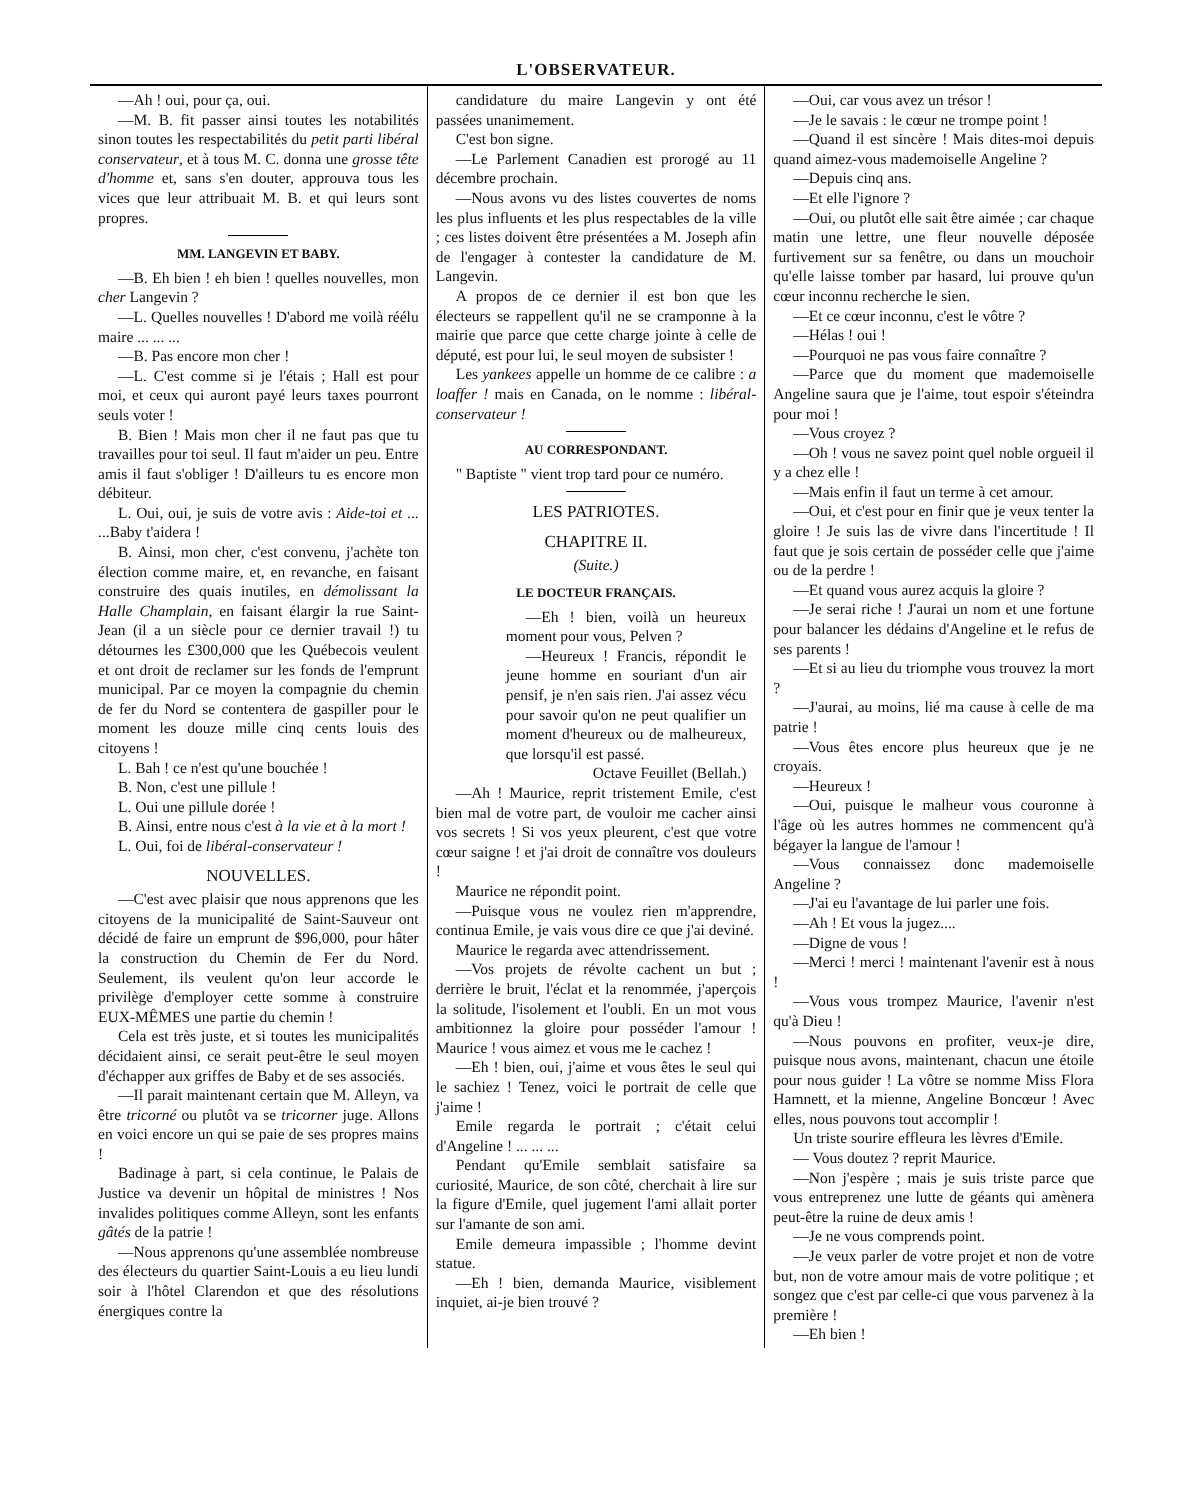L'OBSERVATEUR.
—Ah ! oui, pour ça, oui.
—M. B. fit passer ainsi toutes les notabilités sinon toutes les respectabilités du petit parti libéral conservateur, et à tous M. C. donna une grosse tête d'homme et, sans s'en douter, approuva tous les vices que leur attribuait M. B. et qui leurs sont propres.
MM. LANGEVIN ET BABY.
—B. Eh bien ! eh bien ! quelles nouvelles, mon cher Langevin ?
—L. Quelles nouvelles ! D'abord me voilà réélu maire ... ... ...
—B. Pas encore mon cher !
—L. C'est comme si je l'étais ; Hall est pour moi, et ceux qui auront payé leurs taxes pourront seuls voter !
B. Bien ! Mais mon cher il ne faut pas que tu travailles pour toi seul. Il faut m'aider un peu. Entre amis il faut s'obliger ! D'ailleurs tu es encore mon débiteur.
L. Oui, oui, je suis de votre avis : Aide-toi et ... ...Baby t'aidera !
B. Ainsi, mon cher, c'est convenu, j'achète ton élection comme maire, et, en revanche, en faisant construire des quais inutiles, en démolissant la Halle Champlain, en faisant élargir la rue Saint-Jean (il a un siècle pour ce dernier travail !) tu détournes les £300,000 que les Québecois veulent et ont droit de reclamer sur les fonds de l'emprunt municipal. Par ce moyen la compagnie du chemin de fer du Nord se contentera de gaspiller pour le moment les douze mille cinq cents louis des citoyens !
L. Bah ! ce n'est qu'une bouchée !
B. Non, c'est une pillule !
L. Oui une pillule dorée !
B. Ainsi, entre nous c'est à la vie et à la mort !
L. Oui, foi de libéral-conservateur !
NOUVELLES.
—C'est avec plaisir que nous apprenons que les citoyens de la municipalité de Saint-Sauveur ont décidé de faire un emprunt de $96,000, pour hâter la construction du Chemin de Fer du Nord. Seulement, ils veulent qu'on leur accorde le privilège d'employer cette somme à construire EUX-MÊMES une partie du chemin !
Cela est très juste, et si toutes les municipalités décidaient ainsi, ce serait peut-être le seul moyen d'échapper aux griffes de Baby et de ses associés.
—Il parait maintenant certain que M. Alleyn, va être tricorné ou plutôt va se tricorner juge. Allons en voici encore un qui se paie de ses propres mains !
Badinage à part, si cela continue, le Palais de Justice va devenir un hôpital de ministres ! Nos invalides politiques comme Alleyn, sont les enfants gâtés de la patrie !
—Nous apprenons qu'une assemblée nombreuse des électeurs du quartier Saint-Louis a eu lieu lundi soir à l'hôtel Clarendon et que des résolutions énergiques contre la
candidature du maire Langevin y ont été passées unanimement.
C'est bon signe.
—Le Parlement Canadien est prorogé au 11 décembre prochain.
—Nous avons vu des listes couvertes de noms les plus influents et les plus respectables de la ville ; ces listes doivent être présentées a M. Joseph afin de l'engager à contester la candidature de M. Langevin.
A propos de ce dernier il est bon que les électeurs se rappellent qu'il ne se cramponne à la mairie que parce que cette charge jointe à celle de député, est pour lui, le seul moyen de subsister !
Les yankees appelle un homme de ce calibre : a loaffer ! mais en Canada, on le nomme : libéral-conservateur !
AU CORRESPONDANT.
" Baptiste " vient trop tard pour ce numéro.
LES PATRIOTES.
CHAPITRE II.
(Suite.)
LE DOCTEUR FRANÇAIS.
—Eh ! bien, voilà un heureux moment pour vous, Pelven ?
—Heureux ! Francis, répondit le jeune homme en souriant d'un air pensif, je n'en sais rien. J'ai assez vécu pour savoir qu'on ne peut qualifier un moment d'heureux ou de malheureux, que lorsqu'il est passé.
Octave Feuillet (Bellah.)
—Ah ! Maurice, reprit tristement Emile, c'est bien mal de votre part, de vouloir me cacher ainsi vos secrets ! Si vos yeux pleurent, c'est que votre cœur saigne ! et j'ai droit de connaître vos douleurs !
Maurice ne répondit point.
—Puisque vous ne voulez rien m'apprendre, continua Emile, je vais vous dire ce que j'ai deviné.
Maurice le regarda avec attendrissement.
—Vos projets de révolte cachent un but ; derrière le bruit, l'éclat et la renommée, j'aperçois la solitude, l'isolement et l'oubli. En un mot vous ambitionnez la gloire pour posséder l'amour ! Maurice ! vous aimez et vous me le cachez !
—Eh ! bien, oui, j'aime et vous êtes le seul qui le sachiez ! Tenez, voici le portrait de celle que j'aime !
Emile regarda le portrait ; c'était celui d'Angeline ! ... ... ...
Pendant qu'Emile semblait satisfaire sa curiosité, Maurice, de son côté, cherchait à lire sur la figure d'Emile, quel jugement l'ami allait porter sur l'amante de son ami.
Emile demeura impassible ; l'homme devint statue.
—Eh ! bien, demanda Maurice, visiblement inquiet, ai-je bien trouvé ?
—Oui, car vous avez un trésor !
—Je le savais : le cœur ne trompe point !
—Quand il est sincère ! Mais dites-moi depuis quand aimez-vous mademoiselle Angeline ?
—Depuis cinq ans.
—Et elle l'ignore ?
—Oui, ou plutôt elle sait être aimée ; car chaque matin une lettre, une fleur nouvelle déposée furtivement sur sa fenêtre, ou dans un mouchoir qu'elle laisse tomber par hasard, lui prouve qu'un cœur inconnu recherche le sien.
—Et ce cœur inconnu, c'est le vôtre ?
—Hélas ! oui !
—Pourquoi ne pas vous faire connaître ?
—Parce que du moment que mademoiselle Angeline saura que je l'aime, tout espoir s'éteindra pour moi !
—Vous croyez ?
—Oh ! vous ne savez point quel noble orgueil il y a chez elle !
—Mais enfin il faut un terme à cet amour.
—Oui, et c'est pour en finir que je veux tenter la gloire ! Je suis las de vivre dans l'incertitude ! Il faut que je sois certain de posséder celle que j'aime ou de la perdre !
—Et quand vous aurez acquis la gloire ?
—Je serai riche ! J'aurai un nom et une fortune pour balancer les dédains d'Angeline et le refus de ses parents !
—Et si au lieu du triomphe vous trouvez la mort ?
—J'aurai, au moins, lié ma cause à celle de ma patrie !
—Vous êtes encore plus heureux que je ne croyais.
—Heureux !
—Oui, puisque le malheur vous couronne à l'âge où les autres hommes ne commencent qu'à bégayer la langue de l'amour !
—Vous connaissez donc mademoiselle Angeline ?
—J'ai eu l'avantage de lui parler une fois.
—Ah ! Et vous la jugez....
—Digne de vous !
—Merci ! merci ! maintenant l'avenir est à nous !
—Vous vous trompez Maurice, l'avenir n'est qu'à Dieu !
—Nous pouvons en profiter, veux-je dire, puisque nous avons, maintenant, chacun une étoile pour nous guider ! La vôtre se nomme Miss Flora Hamnett, et la mienne, Angeline Boncœur ! Avec elles, nous pouvons tout accomplir !
Un triste sourire effleura les lèvres d'Emile.
— Vous doutez ? reprit Maurice.
—Non j'espère ; mais je suis triste parce que vous entreprenez une lutte de géants qui amènera peut-être la ruine de deux amis !
—Je ne vous comprends point.
—Je veux parler de votre projet et non de votre but, non de votre amour mais de votre politique ; et songez que c'est par celle-ci que vous parvenez à la première !
—Eh bien !